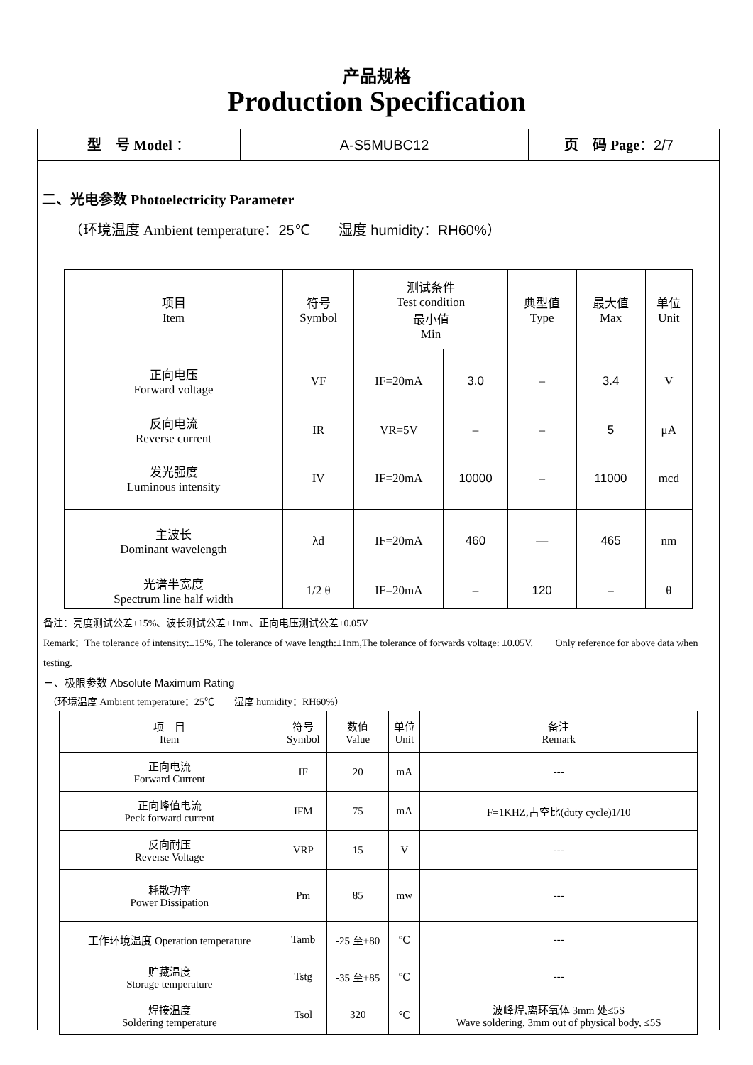产品规格
Production Specification
型　号 Model ： A-S5MUBC12 页　码 Page：2/7
二、光电参数 Photoelectricity Parameter
（环境温度 Ambient temperature：25℃　　湿度 humidity：RH60%）
| 项目 Item | 符号 Symbol | 测试条件 Test condition 最小值 Min | | 典型值 Type | 最大值 Max | 单位 Unit |
| --- | --- | --- | --- | --- | --- | --- |
| 正向电压 Forward voltage | VF | IF=20mA | 3.0 | – | 3.4 | V |
| 反向电流 Reverse current | IR | VR=5V | – | – | 5 | μA |
| 发光强度 Luminous intensity | IV | IF=20mA | 10000 | – | 11000 | mcd |
| 主波长 Dominant wavelength | λd | IF=20mA | 460 | — | 465 | nm |
| 光谱半宽度 Spectrum line half width | 1/2 θ | IF=20mA | – | 120 | – | θ |
备注：亮度测试公差±15%、波长测试公差±1nm、正向电压测试公差±0.05V
Remark：The tolerance of intensity:±15%, The tolerance of wave length:±1nm,The tolerance of forwards voltage: ±0.05V.　　 Only reference for above data when testing.
三、极限参数 Absolute Maximum Rating
（环境温度 Ambient temperature：25℃　　湿度 humidity：RH60%）
| 项 目 Item | 符号 Symbol | 数值 Value | 单位 Unit | 备注 Remark |
| --- | --- | --- | --- | --- |
| 正向电流 Forward Current | IF | 20 | mA | --- |
| 正向峰值电流 Peck forward current | IFM | 75 | mA | F=1KHZ,占空比(duty cycle)1/10 |
| 反向耐压 Reverse Voltage | VRP | 15 | V | --- |
| 耗散功率 Power Dissipation | Pm | 85 | mw | --- |
| 工作环境温度 Operation temperature | Tamb | -25 至+80 | ℃ | --- |
| 贮藏温度 Storage temperature | Tstg | -35 至+85 | ℃ | --- |
| 焊接温度 Soldering temperature | Tsol | 320 | ℃ | 波峰焊,离环氧体 3mm 处≤5S Wave soldering, 3mm out of physical body, ≤5S |